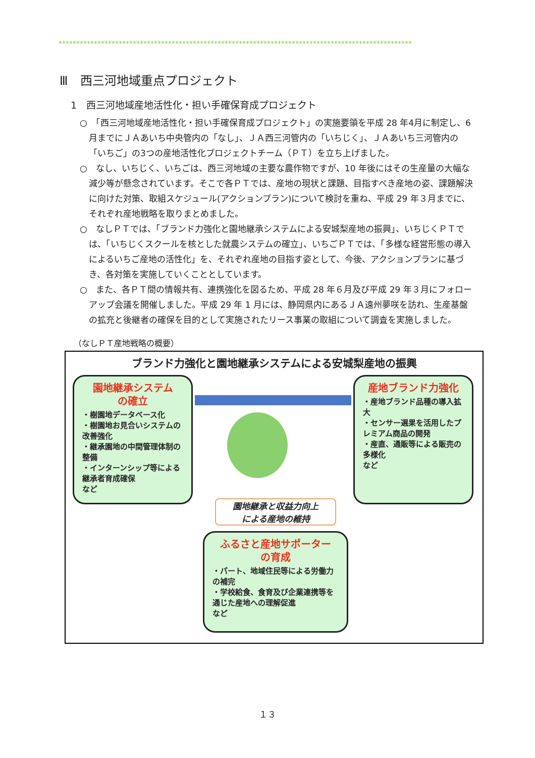****************************************************************************************************
Ⅲ　西三河地域重点プロジェクト
1　西三河地域産地活性化・担い手確保育成プロジェクト
○　「西三河地域産地活性化・担い手確保育成プロジェクト」の実施要領を平成 28 年4月に制定し、6月までにＪＡあいち中央管内の「なし」、ＪＡ西三河管内の「いちじく」、ＪＡあいち三河管内の「いちご」の3つの産地活性化プロジェクトチーム（ＰＴ）を立ち上げました。
○　なし、いちじく、いちごは、西三河地域の主要な農作物ですが、10 年後にはその生産量の大幅な減少等が懸念されています。そこで各ＰＴでは、産地の現状と課題、目指すべき産地の姿、課題解決に向けた対策、取組スケジュール(アクションプラン)について検討を重ね、平成 29 年３月までに、それぞれ産地戦略を取りまとめました。
○　なしＰＴでは、「ブランド力強化と園地継承システムによる安城梨産地の振興」、いちじくＰＴでは、「いちじくスクールを核とした就農システムの確立」、いちごＰＴでは、「多様な経営形態の導入によるいちご産地の活性化」を、それぞれ産地の目指す姿として、今後、アクションプランに基づき、各対策を実施していくこととしています。
○　また、各ＰＴ間の情報共有、連携強化を図るため、平成 28 年６月及び平成 29 年３月にフォローアップ会議を開催しました。平成 29 年 1 月には、静岡県内にあるＪＡ遠州夢咲を訪れ、生産基盤の拡充と後継者の確保を目的として実施されたリース事業の取組について調査を実施しました。
（なしＰＴ産地戦略の概要）
ブランド力強化と園地継承システムによる安城梨産地の振興
園地継承システム
の確立
・樹園地データベース化
・樹園地お見合いシステムの改善強化
・継承園地の中間管理体制の整備
・インターンシップ等による継承者育成確保
など
産地ブランド力強化
・産地ブランド品種の導入拡大
・センサー選果を活用したプレミアム商品の開発
・産直、通販等による販売の多様化
など
園地継承と収益力向上
による産地の維持
ふるさと産地サポーター
の育成
・パート、地域住民等による労働力の補完
・学校給食、食育及び企業連携等を通じた産地への理解促進
など
１３